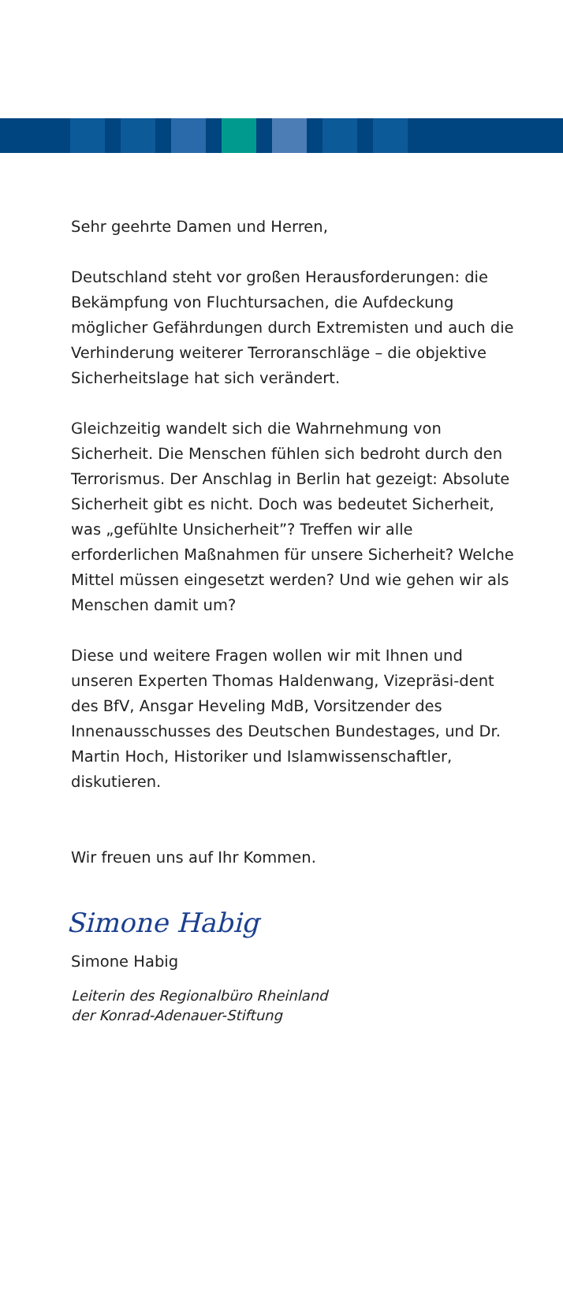Sehr geehrte Damen und Herren,
Deutschland steht vor großen Herausforderungen: die Bekämpfung von Fluchtursachen, die Aufdeckung möglicher Gefährdungen durch Extremisten und auch die Verhinderung weiterer Terroranschläge – die objektive Sicherheitslage hat sich verändert.
Gleichzeitig wandelt sich die Wahrnehmung von Sicherheit. Die Menschen fühlen sich bedroht durch den Terrorismus. Der Anschlag in Berlin hat gezeigt: Absolute Sicherheit gibt es nicht. Doch was bedeutet Sicherheit, was „gefühlte Unsicherheit”? Treffen wir alle erforderlichen Maßnahmen für unsere Sicherheit? Welche Mittel müssen eingesetzt werden? Und wie gehen wir als Menschen damit um?
Diese und weitere Fragen wollen wir mit Ihnen und unseren Experten Thomas Haldenwang, Vizepräsi-dent des BfV, Ansgar Heveling MdB, Vorsitzender des Innenausschusses des Deutschen Bundestages, und Dr. Martin Hoch, Historiker und Islamwissenschaftler, diskutieren.
Wir freuen uns auf Ihr Kommen.
Simone Habig
Simone Habig
Leiterin des Regionalbüro Rheinland
der Konrad-Adenauer-Stiftung